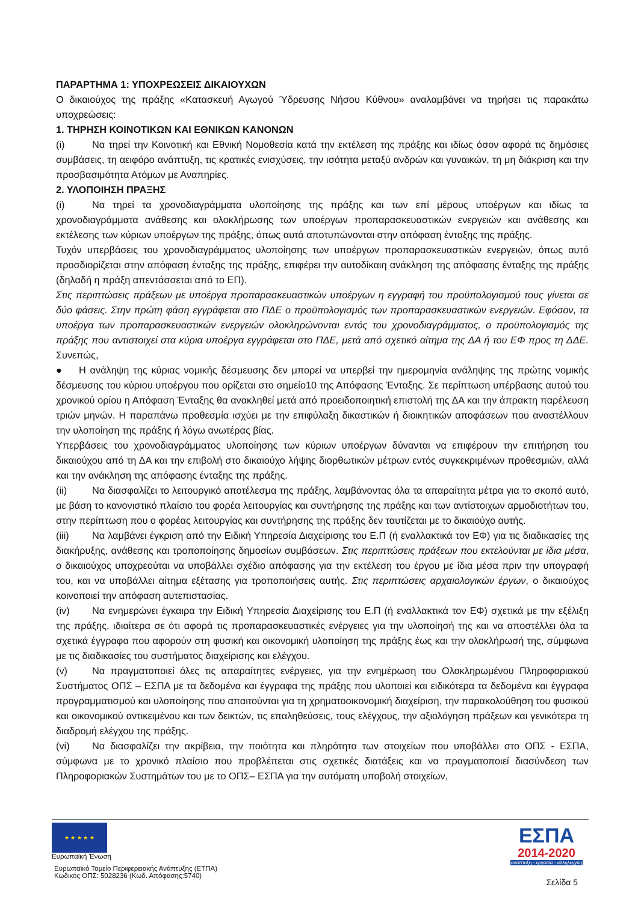ΠΑΡΑΡΤΗΜΑ 1: ΥΠΟΧΡΕΩΣΕΙΣ ΔΙΚΑΙΟΥΧΩΝ
Ο δικαιούχος της πράξης «Κατασκευή Αγωγού Ύδρευσης Νήσου Κύθνου» αναλαμβάνει να τηρήσει τις παρακάτω υποχρεώσεις:
1. ΤΗΡΗΣΗ ΚΟΙΝΟΤΙΚΩΝ ΚΑΙ ΕΘΝΙΚΩΝ ΚΑΝΟΝΩΝ
(i) Να τηρεί την Κοινοτική και Εθνική Νομοθεσία κατά την εκτέλεση της πράξης και ιδίως όσον αφορά τις δημόσιες συμβάσεις, τη αειφόρο ανάπτυξη, τις κρατικές ενισχύσεις, την ισότητα μεταξύ ανδρών και γυναικών, τη μη διάκριση και την προσβασιμότητα Ατόμων με Αναπηρίες.
2. ΥΛΟΠΟΙΗΣΗ ΠΡΑΞΗΣ
(i) Να τηρεί τα χρονοδιαγράμματα υλοποίησης της πράξης και των επί μέρους υποέργων και ιδίως τα χρονοδιαγράμματα ανάθεσης και ολοκλήρωσης των υποέργων προπαρασκευαστικών ενεργειών και ανάθεσης και εκτέλεσης των κύριων υποέργων της πράξης, όπως αυτά αποτυπώνονται στην απόφαση ένταξης της πράξης.
Τυχόν υπερβάσεις του χρονοδιαγράμματος υλοποίησης των υποέργων προπαρασκευαστικών ενεργειών, όπως αυτό προσδιορίζεται στην απόφαση ένταξης της πράξης, επιφέρει την αυτοδίκαιη ανάκληση της απόφασης ένταξης της πράξης (δηλαδή η πράξη απεντάσσεται από το ΕΠ).
Στις περιπτώσεις πράξεων με υποέργα προπαρασκευαστικών υποέργων η εγγραφή του προϋπολογισμού τους γίνεται σε δύο φάσεις. Στην πρώτη φάση εγγράφεται στο ΠΔΕ ο προϋπολογισμός των προπαρασκευαστικών ενεργειών. Εφόσον, τα υποέργα των προπαρασκευαστικών ενεργειών ολοκληρώνονται εντός του χρονοδιαγράμματος, ο προϋπολογισμός της πράξης που αντιστοιχεί στα κύρια υποέργα εγγράφεται στο ΠΔΕ, μετά από σχετικό αίτημα της ΔΑ ή του ΕΦ προς τη ΔΔΕ. Συνεπώς,
● Η ανάληψη της κύριας νομικής δέσμευσης δεν μπορεί να υπερβεί την ημερομηνία ανάληψης της πρώτης νομικής δέσμευσης του κύριου υποέργου που ορίζεται στο σημείο10 της Απόφασης Ένταξης. Σε περίπτωση υπέρβασης αυτού του χρονικού ορίου η Απόφαση Ένταξης θα ανακληθεί μετά από προειδοποιητική επιστολή της ΔΑ και την άπρακτη παρέλευση τριών μηνών. Η παραπάνω προθεσμία ισχύει με την επιφύλαξη δικαστικών ή διοικητικών αποφάσεων που αναστέλλουν την υλοποίηση της πράξης ή λόγω ανωτέρας βίας.
Υπερβάσεις του χρονοδιαγράμματος υλοποίησης των κύριων υποέργων δύνανται να επιφέρουν την επιτήρηση του δικαιούχου από τη ΔΑ και την επιβολή στο δικαιούχο λήψης διορθωτικών μέτρων εντός συγκεκριμένων προθεσμιών, αλλά και την ανάκληση της απόφασης ένταξης της πράξης.
(ii) Να διασφαλίζει το λειτουργικό αποτέλεσμα της πράξης, λαμβάνοντας όλα τα απαραίτητα μέτρα για το σκοπό αυτό, με βάση το κανονιστικό πλαίσιο του φορέα λειτουργίας και συντήρησης της πράξης και των αντίστοιχων αρμοδιοτήτων του, στην περίπτωση που ο φορέας λειτουργίας και συντήρησης της πράξης δεν ταυτίζεται με το δικαιούχο αυτής.
(iii) Να λαμβάνει έγκριση από την Ειδική Υπηρεσία Διαχείρισης του Ε.Π (ή εναλλακτικά τον ΕΦ) για τις διαδικασίες της διακήρυξης, ανάθεσης και τροποποίησης δημοσίων συμβάσεων. Στις περιπτώσεις πράξεων που εκτελούνται με ίδια μέσα, ο δικαιούχος υποχρεούται να υποβάλλει σχέδιο απόφασης για την εκτέλεση του έργου με ίδια μέσα πριν την υπογραφή του, και να υποβάλλει αίτημα εξέτασης για τροποποιήσεις αυτής. Στις περιπτώσεις αρχαιολογικών έργων, ο δικαιούχος κοινοποιεί την απόφαση αυτεπιστασίας.
(iv) Να ενημερώνει έγκαιρα την Ειδική Υπηρεσία Διαχείρισης του Ε.Π (ή εναλλακτικά τον ΕΦ) σχετικά με την εξέλιξη της πράξης, ιδιαίτερα σε ότι αφορά τις προπαρασκευαστικές ενέργειες για την υλοποίησή της και να αποστέλλει όλα τα σχετικά έγγραφα που αφορούν στη φυσική και οικονομική υλοποίηση της πράξης έως και την ολοκλήρωσή της, σύμφωνα με τις διαδικασίες του συστήματος διαχείρισης και ελέγχου.
(v) Να πραγματοποιεί όλες τις απαραίτητες ενέργειες, για την ενημέρωση του Ολοκληρωμένου Πληροφοριακού Συστήματος ΟΠΣ – ΕΣΠΑ με τα δεδομένα και έγγραφα της πράξης που υλοποιεί και ειδικότερα τα δεδομένα και έγγραφα προγραμματισμού και υλοποίησης που απαιτούνται για τη χρηματοοικονομική διαχείριση, την παρακολούθηση του φυσικού και οικονομικού αντικειμένου και των δεικτών, τις επαληθεύσεις, τους ελέγχους, την αξιολόγηση πράξεων και γενικότερα τη διαδρομή ελέγχου της πράξης.
(vi) Να διασφαλίζει την ακρίβεια, την ποιότητα και πληρότητα των στοιχείων που υποβάλλει στο ΟΠΣ - ΕΣΠΑ, σύμφωνα με το χρονικό πλαίσιο που προβλέπεται στις σχετικές διατάξεις και να πραγματοποιεί διασύνδεση των Πληροφοριακών Συστημάτων του με το ΟΠΣ– ΕΣΠΑ για την αυτόματη υποβολή στοιχείων,
★ ★ ★ ★ ★
Ευρωπαϊκή Ένωση
Ευρωπαϊκό Ταμείο Περιφερειακής Ανάπτυξης (ΕΤΠΑ)
Κωδικός ΟΠΣ: 5028236 (Κωδ. Απόφασης:5740)
ΕΣΠΑ
2014-2020
ανάπτυξη - εργασία - αλληλεγγύη
Σελίδα 5